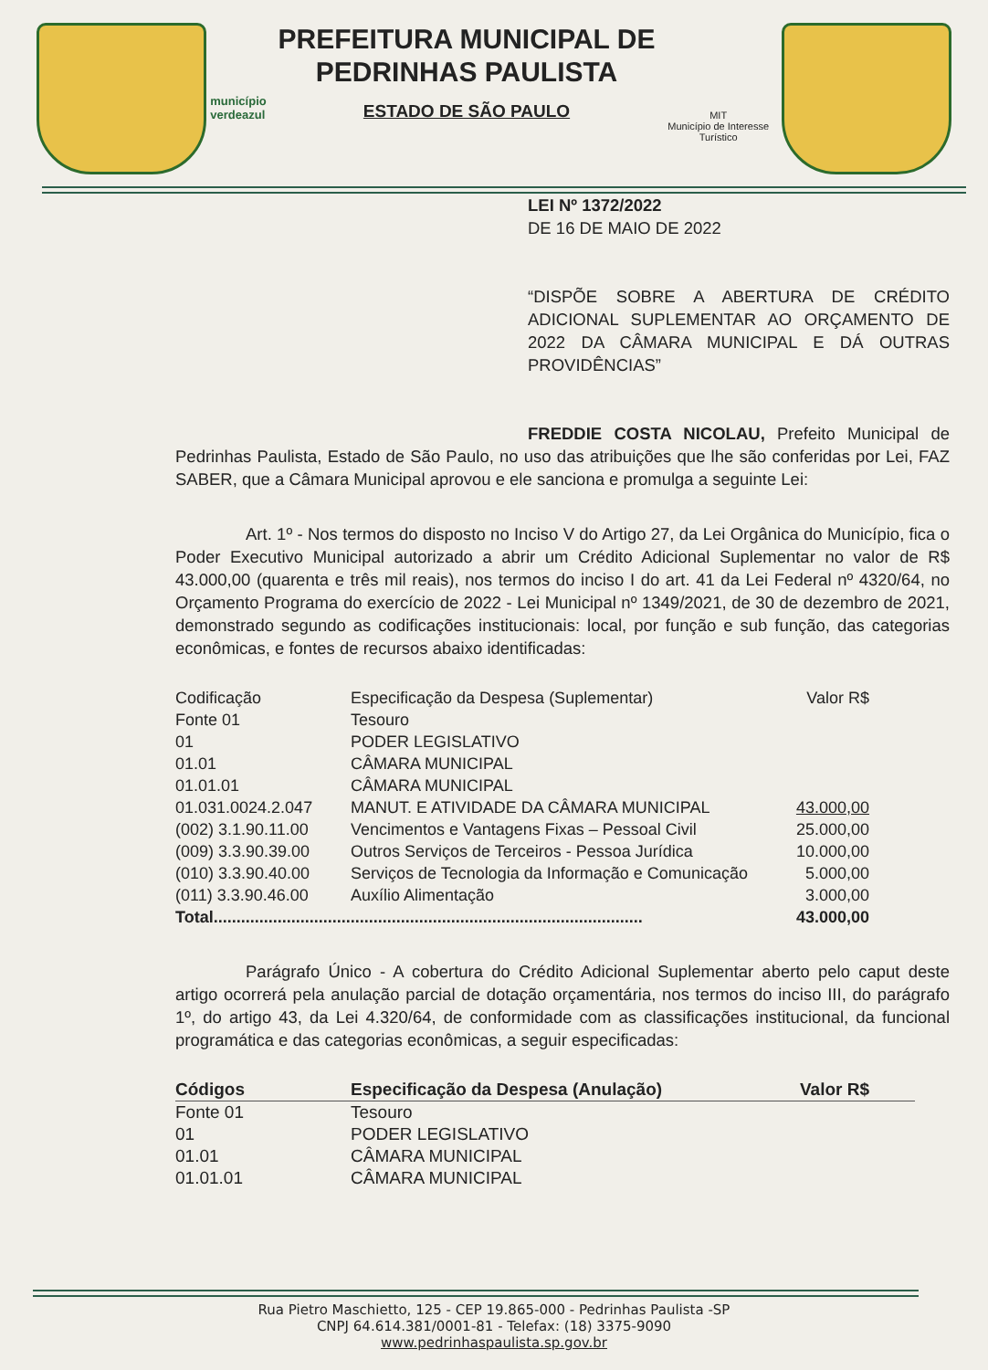município verdeazul
PREFEITURA MUNICIPAL DE
PEDRINHAS PAULISTA
ESTADO DE SÃO PAULO
MIT
Município de Interesse Turístico
LEI Nº 1372/2022
DE 16 DE MAIO DE 2022
“DISPÕE SOBRE A ABERTURA DE CRÉDITO ADICIONAL SUPLEMENTAR AO ORÇAMENTO DE 2022 DA CÂMARA MUNICIPAL E DÁ OUTRAS PROVIDÊNCIAS”
FREDDIE COSTA NICOLAU, Prefeito Municipal de Pedrinhas Paulista, Estado de São Paulo, no uso das atribuições que lhe são conferidas por Lei, FAZ SABER, que a Câmara Municipal aprovou e ele sanciona e promulga a seguinte Lei:
Art. 1º - Nos termos do disposto no Inciso V do Artigo 27, da Lei Orgânica do Município, fica o Poder Executivo Municipal autorizado a abrir um Crédito Adicional Suplementar no valor de R$ 43.000,00 (quarenta e três mil reais), nos termos do inciso I do art. 41 da Lei Federal nº 4320/64, no Orçamento Programa do exercício de 2022 - Lei Municipal nº 1349/2021, de 30 de dezembro de 2021, demonstrado segundo as codificações institucionais: local, por função e sub função, das categorias econômicas, e fontes de recursos abaixo identificadas:
| Codificação | Especificação da Despesa (Suplementar) | Valor R$ |
| --- | --- | --- |
| Fonte 01 | Tesouro | |
| 01 | PODER LEGISLATIVO | |
| 01.01 | CÂMARA MUNICIPAL | |
| 01.01.01 | CÂMARA MUNICIPAL | |
| 01.031.0024.2.047 | MANUT. E ATIVIDADE DA CÂMARA MUNICIPAL | 43.000,00 |
| (002) 3.1.90.11.00 | Vencimentos e Vantagens Fixas – Pessoal Civil | 25.000,00 |
| (009) 3.3.90.39.00 | Outros Serviços de Terceiros - Pessoa Jurídica | 10.000,00 |
| (010) 3.3.90.40.00 | Serviços de Tecnologia da Informação e Comunicação | 5.000,00 |
| (011) 3.3.90.46.00 | Auxílio Alimentação | 3.000,00 |
| Total.............................................................................................. | | 43.000,00 |
Parágrafo Único - A cobertura do Crédito Adicional Suplementar aberto pelo caput deste artigo ocorrerá pela anulação parcial de dotação orçamentária, nos termos do inciso III, do parágrafo 1º, do artigo 43, da Lei 4.320/64, de conformidade com as classificações institucional, da funcional programática e das categorias econômicas, a seguir especificadas:
| Códigos | Especificação da Despesa (Anulação) | Valor R$ |
| --- | --- | --- |
| Fonte 01 | Tesouro | |
| 01 | PODER LEGISLATIVO | |
| 01.01 | CÂMARA MUNICIPAL | |
| 01.01.01 | CÂMARA MUNICIPAL | |
Rua Pietro Maschietto, 125 - CEP 19.865-000 - Pedrinhas Paulista -SP
CNPJ 64.614.381/0001-81 - Telefax: (18) 3375-9090
www.pedrinhaspaulista.sp.gov.br